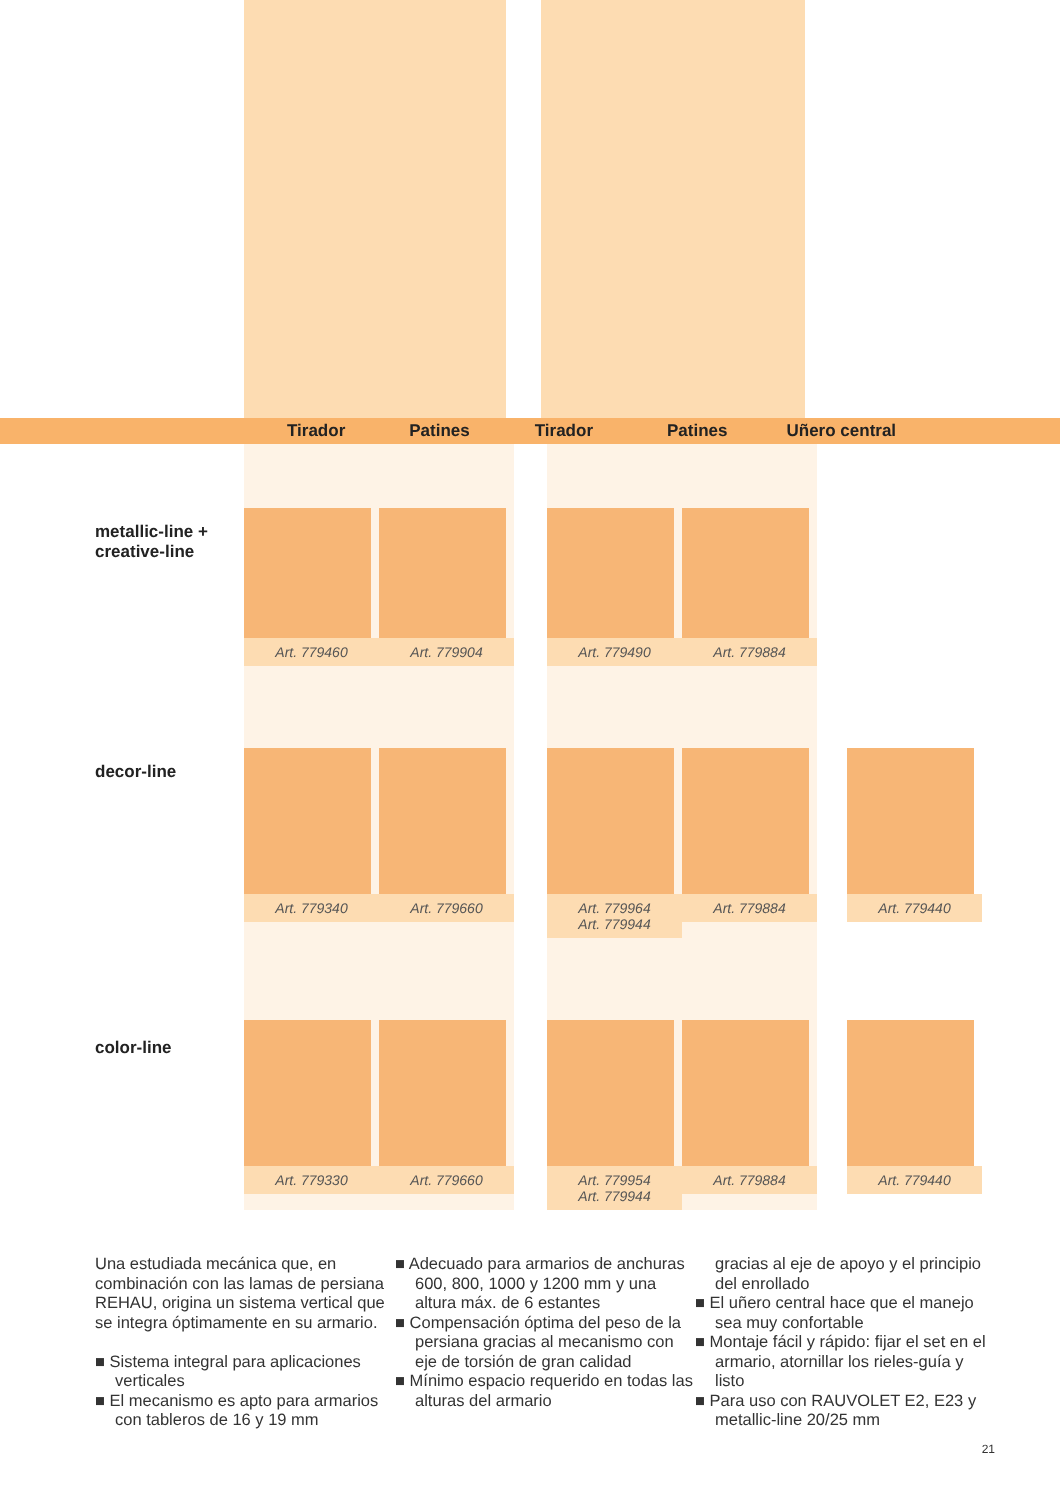Tirador Patines Tirador Patines Uñero central
| metallic-line + creative-line | Art. 779460 | Art. 779904 | | Art. 779490 | Art. 779884 | |
| decor-line | Art. 779340 | Art. 779660 | | Art. 779964 Art. 779944 | Art. 779884 | Art. 779440 |
| color-line | Art. 779330 | Art. 779660 | | Art. 779954 Art. 779944 | Art. 779884 | Art. 779440 |
Una estudiada mecánica que, en combinación con las lamas de persiana REHAU, origina un sistema vertical que se integra óptimamente en su armario.
■ Sistema integral para aplicaciones verticales
■ El mecanismo es apto para armarios con tableros de 16 y 19 mm
■ Adecuado para armarios de anchuras 600, 800, 1000 y 1200 mm y una altura máx. de 6 estantes
■ Compensación óptima del peso de la persiana gracias al mecanismo con eje de torsión de gran calidad
■ Mínimo espacio requerido en todas las alturas del armario
gracias al eje de apoyo y el principio del enrollado
■ El uñero central hace que el manejo sea muy confortable
■ Montaje fácil y rápido: fijar el set en el armario, atornillar los rieles-guía y listo
■ Para uso con RAUVOLET E2, E23 y metallic-line 20/25 mm
21